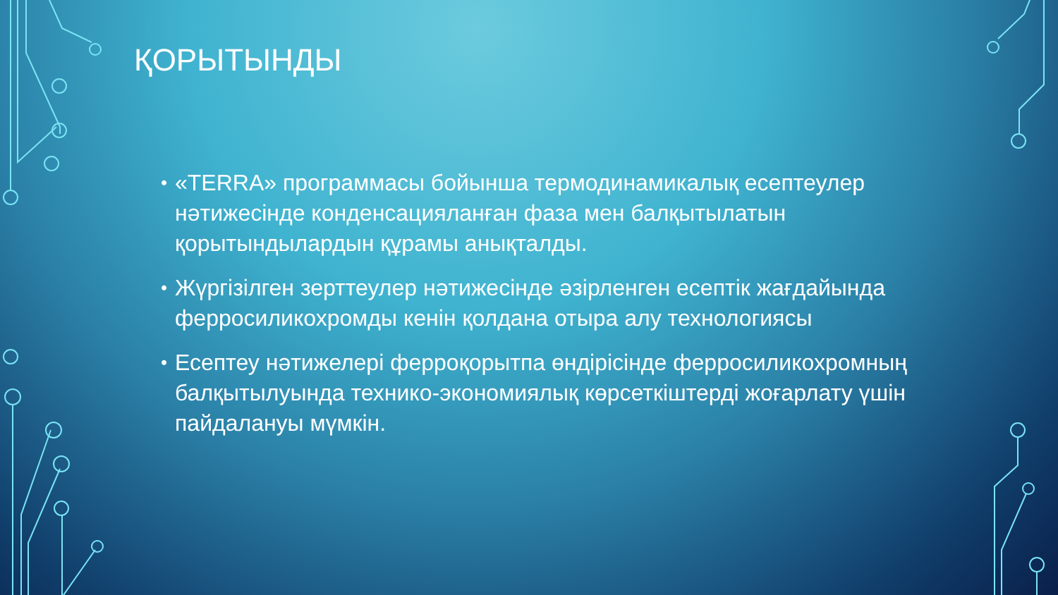ҚОРЫТЫНДЫ
• «TERRA» программасы бойынша термодинамикалық есептеулер нәтижесінде конденсацияланған фаза мен балқытылатын қорытындылардын құрамы анықталды.
• Жүргізілген зерттеулер нәтижесінде әзірленген есептік жағдайында ферросиликохромды кенін қолдана отыра алу технологиясы
• Есептеу нәтижелері ферроқорытпа өндірісінде ферросиликохромның балқытылуында технико-экономиялық көрсеткіштерді жоғарлату үшін пайдалануы мүмкін.